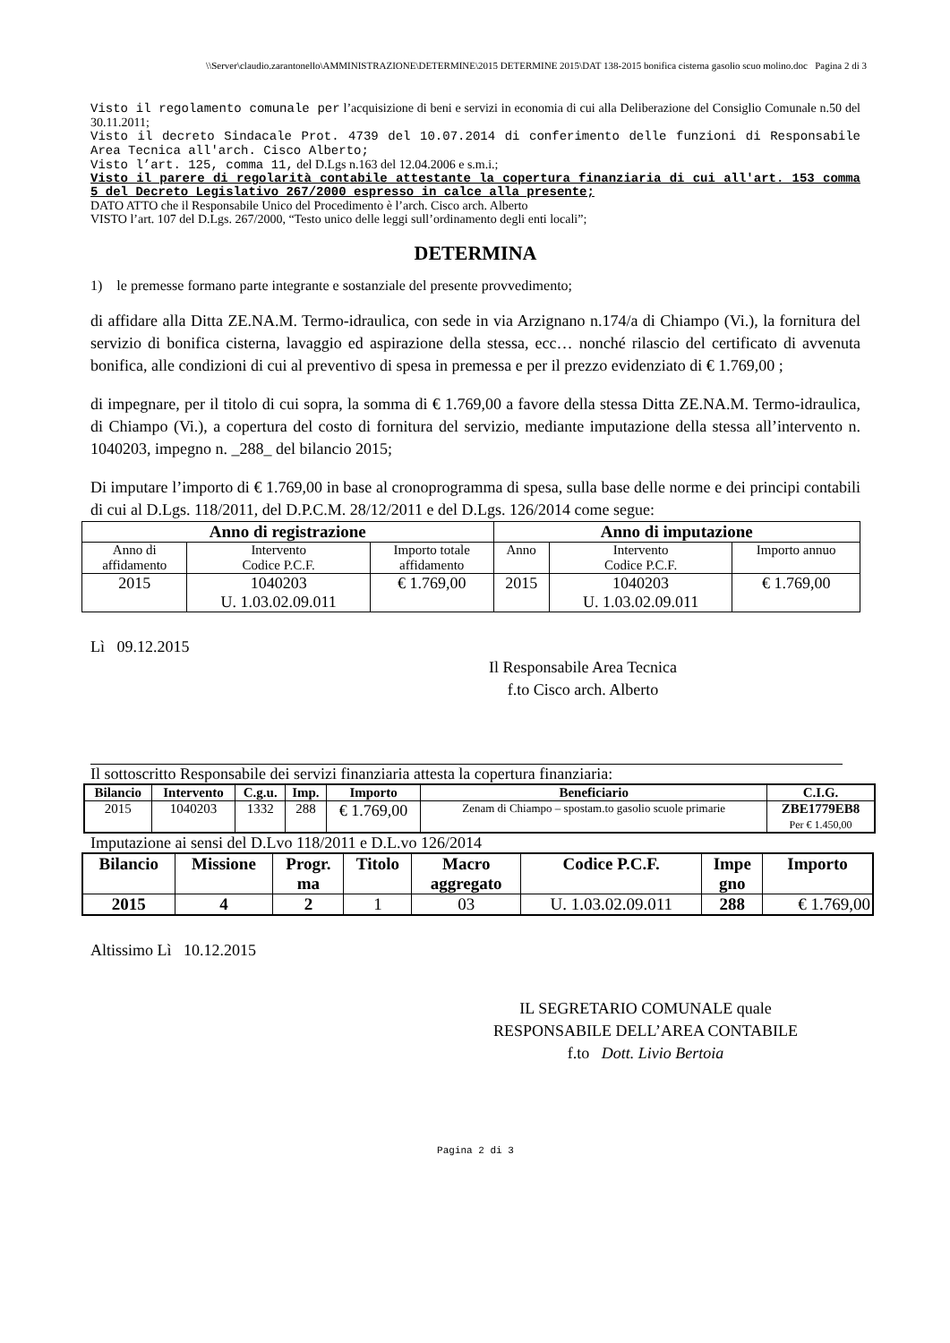\\Server\claudio.zarantonello\AMMINISTRAZIONE\DETERMINE\2015 DETERMINE 2015\DAT 138-2015 bonifica cisterna gasolio scuo molino.doc Pagina 2 di 3
Visto il regolamento comunale per l’acquisizione di beni e servizi in economia di cui alla Deliberazione del Consiglio Comunale n.50 del 30.11.2011;
Visto il decreto Sindacale Prot. 4739 del 10.07.2014 di conferimento delle funzioni di Responsabile Area Tecnica all'arch. Cisco Alberto;
Visto l’art. 125, comma 11, del D.Lgs n.163 del 12.04.2006 e s.m.i.;
Visto il parere di regolarità contabile attestante la copertura finanziaria di cui all'art. 153 comma 5 del Decreto Legislativo 267/2000 espresso in calce alla presente;
DATO ATTO che il Responsabile Unico del Procedimento è l’arch. Cisco arch. Alberto
VISTO l’art. 107 del D.Lgs. 267/2000, “Testo unico delle leggi sull’ordinamento degli enti locali”;
DETERMINA
1) le premesse formano parte integrante e sostanziale del presente provvedimento;
di affidare alla Ditta ZE.NA.M. Termo-idraulica, con sede in via Arzignano n.174/a di Chiampo (Vi.), la fornitura del servizio di bonifica cisterna, lavaggio ed aspirazione della stessa, ecc… nonché rilascio del certificato di avvenuta bonifica, alle condizioni di cui al preventivo di spesa in premessa e per il prezzo evidenziato di € 1.769,00 ;
di impegnare, per il titolo di cui sopra, la somma di € 1.769,00 a favore della stessa Ditta ZE.NA.M. Termo-idraulica, di Chiampo (Vi.), a copertura del costo di fornitura del servizio, mediante imputazione della stessa all’intervento n. 1040203, impegno n. _288_ del bilancio 2015;
Di imputare l’importo di € 1.769,00 in base al cronoprogramma di spesa, sulla base delle norme e dei principi contabili di cui al D.Lgs. 118/2011, del D.P.C.M. 28/12/2011 e del D.Lgs. 126/2014 come segue:
| Anno di registrazione | | | Anno di imputazione | | |
| --- | --- | --- | --- | --- | --- |
| Anno di affidamento | Intervento Codice P.C.F. | Importo totale affidamento | Anno | Intervento Codice P.C.F. | Importo annuo |
| 2015 | 1040203 U. 1.03.02.09.011 | € 1.769,00 | 2015 | 1040203 U. 1.03.02.09.011 | € 1.769,00 |
Lì 09.12.2015
Il Responsabile Area Tecnica
f.to Cisco arch. Alberto
Il sottoscritto Responsabile dei servizi finanziaria attesta la copertura finanziaria:
| Bilancio | Intervento | C.g.u. | Imp. | Importo | Beneficiario | C.I.G. |
| --- | --- | --- | --- | --- | --- | --- |
| 2015 | 1040203 | 1332 | 288 | € 1.769,00 | Zenam di Chiampo – spostam.to gasolio scuole primarie | ZBE1779EB8 Per € 1.450,00 |
Imputazione ai sensi del D.Lvo 118/2011 e D.L.vo 126/2014
| Bilancio | Missione | Progr. ma | Titolo | Macro aggregato | Codice P.C.F. | Impe gno | Importo |
| --- | --- | --- | --- | --- | --- | --- | --- |
| 2015 | 4 | 2 | 1 | 03 | U. 1.03.02.09.011 | 288 | € 1.769,00 |
Altissimo Lì 10.12.2015
IL SEGRETARIO COMUNALE quale
RESPONSABILE DELL’AREA CONTABILE
f.to Dott. Livio Bertoia
Pagina 2 di 3